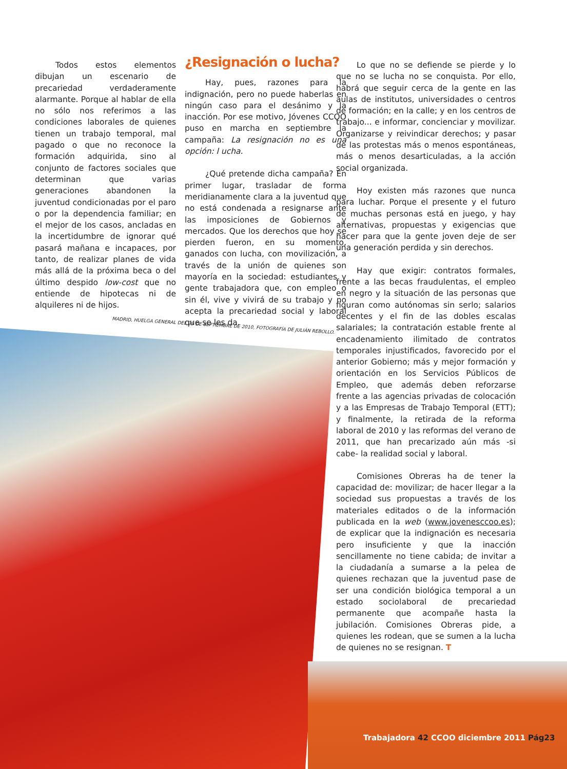MADRID, HUELGA GENERAL DEL 29 DE SEPTIEMBRE DE 2010, FOTOGRAFÍA DE JULIÁN REBOLLO.
Todos estos elementos dibujan un escenario de precariedad verdaderamente alarmante. Porque al hablar de ella no sólo nos referimos a las condiciones laborales de quienes tienen un trabajo temporal, mal pagado o que no reconoce la formación adquirida, sino al conjunto de factores sociales que determinan que varias generaciones abandonen la juventud condicionadas por el paro o por la dependencia familiar; en el mejor de los casos, ancladas en la incertidumbre de ignorar qué pasará mañana e incapaces, por tanto, de realizar planes de vida más allá de la próxima beca o del último despido low-cost que no entiende de hipotecas ni de alquileres ni de hijos.
¿Resignación o lucha?
Hay, pues, razones para la indignación, pero no puede haberlas en ningún caso para el desánimo y la inacción. Por ese motivo, Jóvenes CCOO puso en marcha en septiembre la campaña: La resignación no es una opción: l ucha.
¿Qué pretende dicha campaña? En primer lugar, trasladar de forma meridianamente clara a la juventud que no está condenada a resignarse ante las imposiciones de Gobiernos y mercados. Que los derechos que hoy se pierden fueron, en su momento, ganados con lucha, con movilización, a través de la unión de quienes son mayoría en la sociedad: estudiantes y gente trabajadora que, con empleo o sin él, vive y vivirá de su trabajo y no acepta la precariedad social y laboral que se les da.
Lo que no se defiende se pierde y lo que no se lucha no se conquista. Por ello, habrá que seguir cerca de la gente en las aulas de institutos, universidades o centros de formación; en la calle; y en los centros de trabajo... e informar, concienciar y movilizar. Organizarse y reivindicar derechos; y pasar de las protestas más o menos espontáneas, más o menos desarticuladas, a la acción social organizada.
Hoy existen más razones que nunca para luchar. Porque el presente y el futuro de muchas personas está en juego, y hay alternativas, propuestas y exigencias que hacer para que la gente joven deje de ser una generación perdida y sin derechos.
Hay que exigir: contratos formales, frente a las becas fraudulentas, el empleo en negro y la situación de las personas que figuran como autónomas sin serlo; salarios decentes y el fin de las dobles escalas salariales; la contratación estable frente al encadenamiento ilimitado de contratos temporales injustificados, favorecido por el anterior Gobierno; más y mejor formación y orientación en los Servicios Públicos de Empleo, que además deben reforzarse frente a las agencias privadas de colocación y a las Empresas de Trabajo Temporal (ETT); y finalmente, la retirada de la reforma laboral de 2010 y las reformas del verano de 2011, que han precarizado aún más -si cabe- la realidad social y laboral.
Comisiones Obreras ha de tener la capacidad de: movilizar; de hacer llegar a la sociedad sus propuestas a través de los materiales editados o de la información publicada en la web (www.jovenesccoo.es); de explicar que la indignación es necesaria pero insuficiente y que la inacción sencillamente no tiene cabida; de invitar a la ciudadanía a sumarse a la pelea de quienes rechazan que la juventud pase de ser una condición biológica temporal a un estado sociolaboral de precariedad permanente que acompañe hasta la jubilación. Comisiones Obreras pide, a quienes les rodean, que se sumen a la lucha de quienes no se resignan. T
Trabajadora 42 CCOO diciembre 2011 Pág23